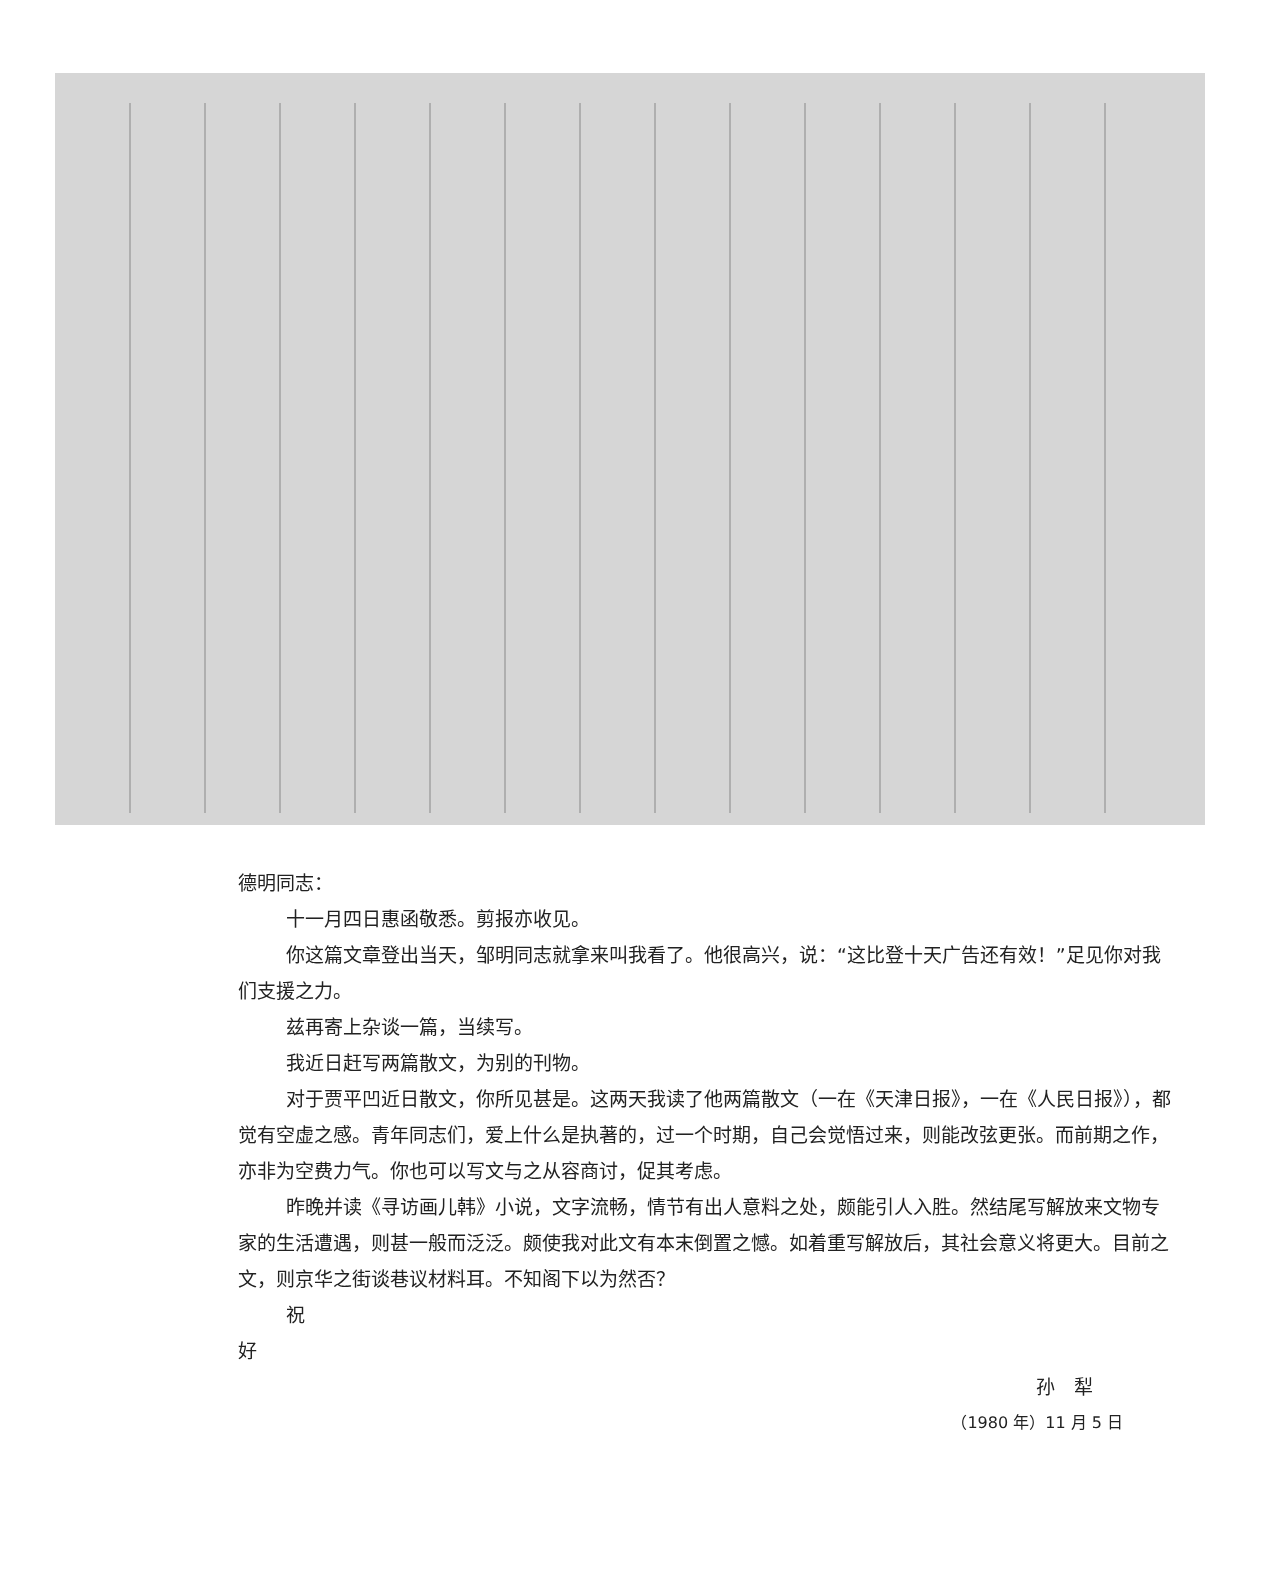德明同志：
十一月四日惠函敬悉。剪报亦收见。
你这篇文章登出当天，邹明同志就拿来叫我看了。他很高兴，说：“这比登十天广告还有效！”足见你对我们支援之力。
兹再寄上杂谈一篇，当续写。
我近日赶写两篇散文，为别的刊物。
对于贾平凹近日散文，你所见甚是。这两天我读了他两篇散文（一在《天津日报》，一在《人民日报》），都觉有空虚之感。青年同志们，爱上什么是执著的，过一个时期，自己会觉悟过来，则能改弦更张。而前期之作，亦非为空费力气。你也可以写文与之从容商讨，促其考虑。
昨晚并读《寻访画儿韩》小说，文字流畅，情节有出人意料之处，颇能引人入胜。然结尾写解放来文物专家的生活遭遇，则甚一般而泛泛。颇使我对此文有本末倒置之憾。如着重写解放后，其社会意义将更大。目前之文，则京华之街谈巷议材料耳。不知阁下以为然否？
祝
好
孙　犁
（1980 年）11 月 5 日